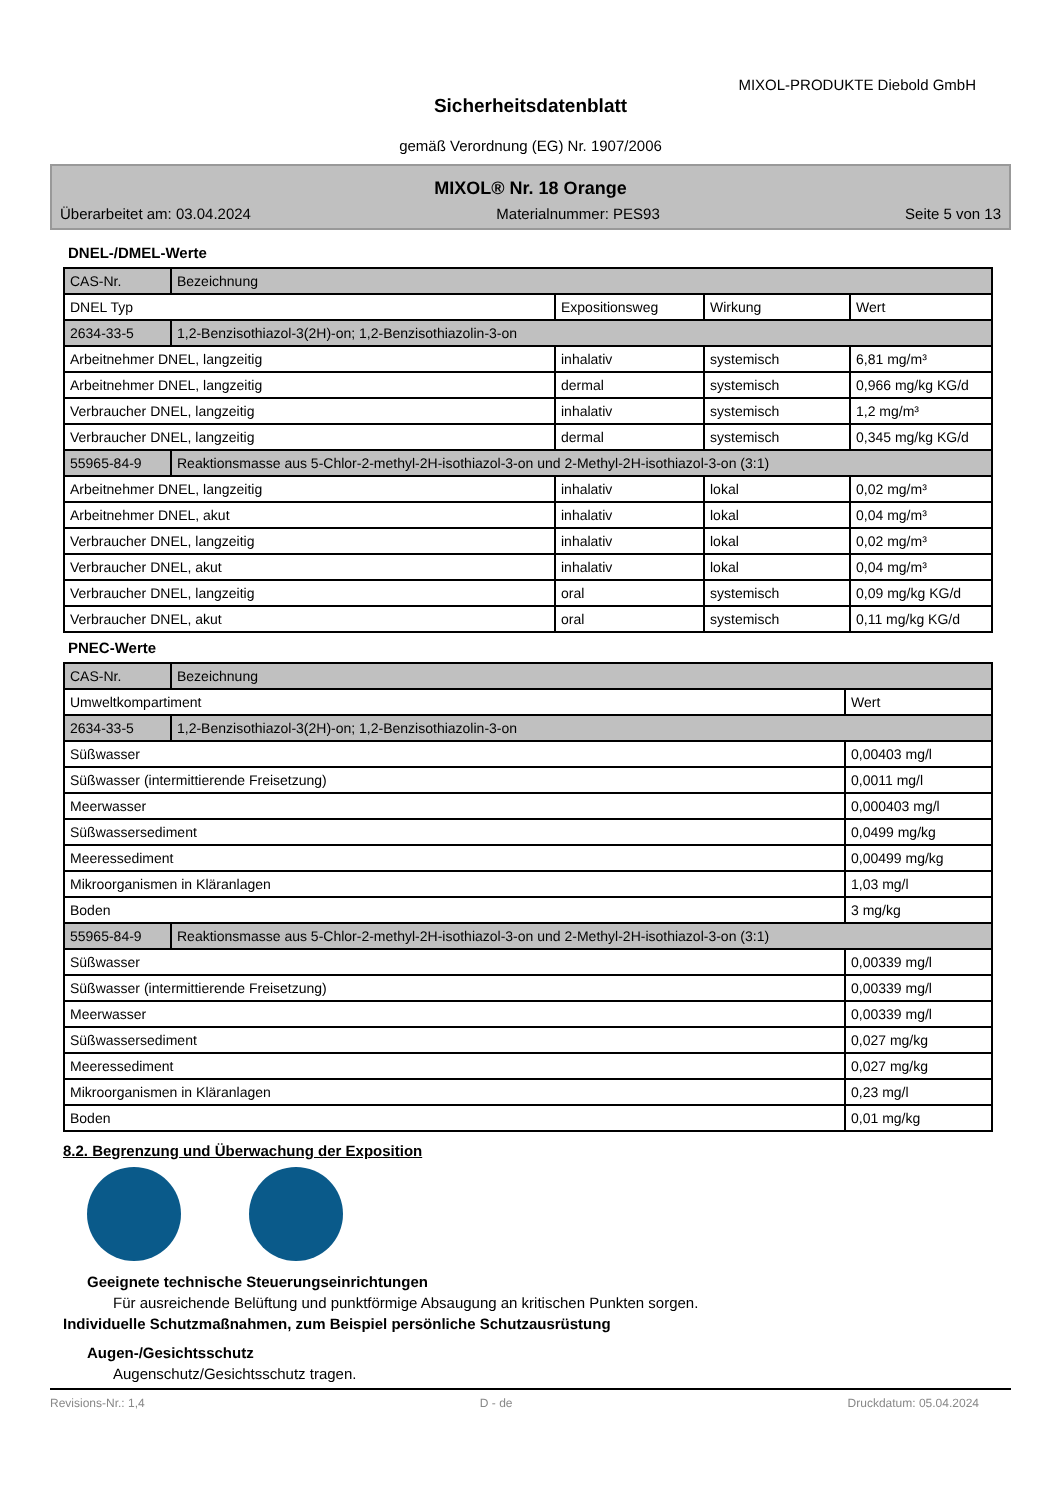MIXOL-PRODUKTE Diebold GmbH
Sicherheitsdatenblatt
gemäß Verordnung (EG) Nr. 1907/2006
MIXOL® Nr. 18 Orange
Überarbeitet am: 03.04.2024 Materialnummer: PES93 Seite 5 von 13
DNEL-/DMEL-Werte
| CAS-Nr. | Bezeichnung | | | |
| --- | --- | --- | --- | --- |
| DNEL Typ | | Expositionsweg | Wirkung | Wert |
| 2634-33-5 | 1,2-Benzisothiazol-3(2H)-on; 1,2-Benzisothiazolin-3-on | | | |
| Arbeitnehmer DNEL, langzeitig | | inhalativ | systemisch | 6,81 mg/m³ |
| Arbeitnehmer DNEL, langzeitig | | dermal | systemisch | 0,966 mg/kg KG/d |
| Verbraucher DNEL, langzeitig | | inhalativ | systemisch | 1,2 mg/m³ |
| Verbraucher DNEL, langzeitig | | dermal | systemisch | 0,345 mg/kg KG/d |
| 55965-84-9 | Reaktionsmasse aus 5-Chlor-2-methyl-2H-isothiazol-3-on und 2-Methyl-2H-isothiazol-3-on (3:1) | | | |
| Arbeitnehmer DNEL, langzeitig | | inhalativ | lokal | 0,02 mg/m³ |
| Arbeitnehmer DNEL, akut | | inhalativ | lokal | 0,04 mg/m³ |
| Verbraucher DNEL, langzeitig | | inhalativ | lokal | 0,02 mg/m³ |
| Verbraucher DNEL, akut | | inhalativ | lokal | 0,04 mg/m³ |
| Verbraucher DNEL, langzeitig | | oral | systemisch | 0,09 mg/kg KG/d |
| Verbraucher DNEL, akut | | oral | systemisch | 0,11 mg/kg KG/d |
PNEC-Werte
| CAS-Nr. | Bezeichnung | |
| --- | --- | --- |
| Umweltkompartiment | | Wert |
| 2634-33-5 | 1,2-Benzisothiazol-3(2H)-on; 1,2-Benzisothiazolin-3-on | |
| Süßwasser | | 0,00403 mg/l |
| Süßwasser (intermittierende Freisetzung) | | 0,0011 mg/l |
| Meerwasser | | 0,000403 mg/l |
| Süßwassersediment | | 0,0499 mg/kg |
| Meeressediment | | 0,00499 mg/kg |
| Mikroorganismen in Kläranlagen | | 1,03 mg/l |
| Boden | | 3 mg/kg |
| 55965-84-9 | Reaktionsmasse aus 5-Chlor-2-methyl-2H-isothiazol-3-on und 2-Methyl-2H-isothiazol-3-on (3:1) | |
| Süßwasser | | 0,00339 mg/l |
| Süßwasser (intermittierende Freisetzung) | | 0,00339 mg/l |
| Meerwasser | | 0,00339 mg/l |
| Süßwassersediment | | 0,027 mg/kg |
| Meeressediment | | 0,027 mg/kg |
| Mikroorganismen in Kläranlagen | | 0,23 mg/l |
| Boden | | 0,01 mg/kg |
8.2. Begrenzung und Überwachung der Exposition
Geeignete technische Steuerungseinrichtungen
Für ausreichende Belüftung und punktförmige Absaugung an kritischen Punkten sorgen.
Individuelle Schutzmaßnahmen, zum Beispiel persönliche Schutzausrüstung
Augen-/Gesichtsschutz
Augenschutz/Gesichtsschutz tragen.
Revisions-Nr.: 1,4 D - de Druckdatum: 05.04.2024